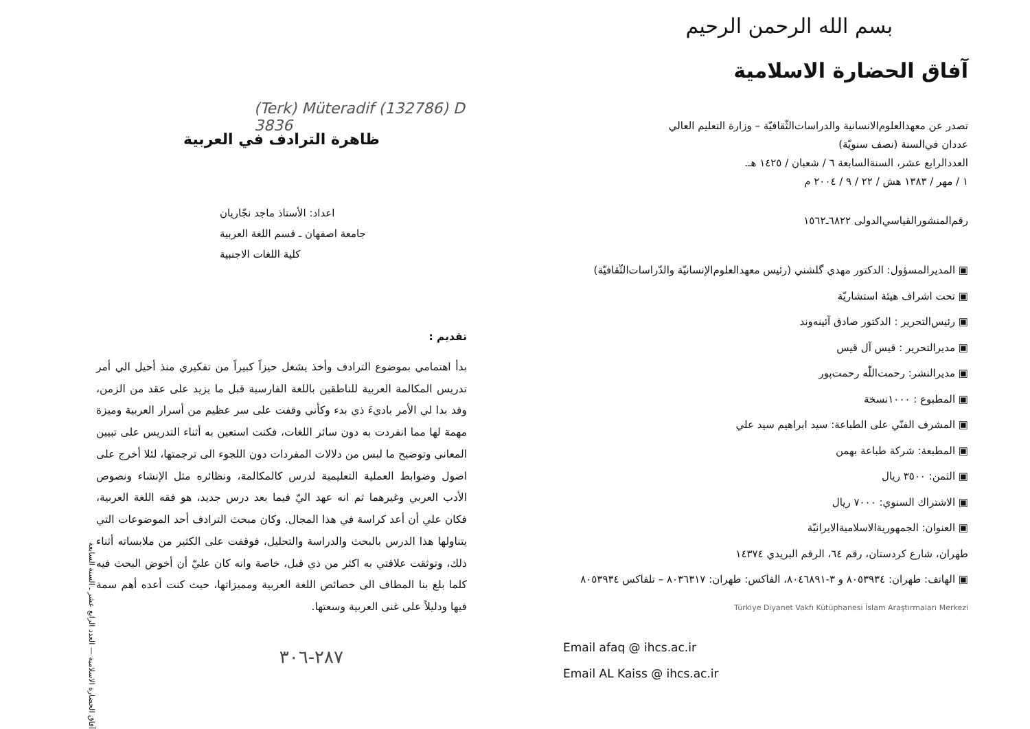بسم الله الرحمن الرحيم
آفاق الحضارة الاسلامية
تصدر عن معهدالعلوم‌الانسانية والدراسات‌الثّقافيّة – وزارة التعليم العالي
عددان في‌السنة (نصف سنويّة)
العددالرابع عشر، السنةالسابعة ٦ / شعبان / ١٤٢٥ هـ.
١ / مهر / ١٣٨٣ هش / ٢٢ / ٩ / ٢٠٠٤ م
رقم‌المنشورالقياسي‌الدولى ٦٨٢٢ـ١٥٦٢
▣ المديرالمسؤول: الدكتور مهدي گلشني (رئيس معهدالعلوم‌الإنسانيّة والدّراسات‌الثّقافيّة)
▣ تحت اشراف هيئة استشاريّة
▣ رئيس‌التحرير : الدكتور صادق آئينه‌وند
▣ مديرالتحرير : قيس آل قيس
▣ مديرالنشر: رحمت‌اللّٰه رحمت‌پور
▣ المطبوع : ١٠٠٠نسخة
▣ المشرف الفنّي على الطباعة: سيد ابراهيم سيد علي
▣ المطبعة: شركة طباعة بهمن
▣ الثمن: ٣٥٠٠ ريال
▣ الاشتراك السنوي: ٧٠٠٠ ريال
▣ العنوان: الجمهوريةالاسلاميةالايرانيّة
طهران، شارع كردستان، رقم ٦٤، الرقم البريدي ١٤٣٧٤
▣ الهاتف: طهران: ٨٠٥٣٩٣٤ و ٣-٨٠٤٦٨٩١، الفاكس: طهران: ٨٠٣٦٣١٧ – تلفاكس ٨٠٥٣٩٣٤
Türkiye Diyanet Vakfı Kütüphanesi İslam Araştırmaları Merkezi
Email afaq @ ihcs.ac.ir
Email AL Kaiss @ ihcs.ac.ir
ظاهرة الترادف في العربية
(Terk) Müteradif (132786) D 3836
اعداد: الأستاذ ماجد نجّاريان
جامعة اصفهان ـ قسم اللغة العربية
كلية اللغات الاجنبية
تقديم :
بدأ اهتمامي بموضوع الترادف وأخذ يشغل حيزاً كبيراً من تفكيري منذ أحيل الي أمر تدريس المكالمة العربية للناطقين باللغة الفارسية قبل ما يزيد على عقد من الزمن، وقد بدا لي الأمر باديءَ ذي بدء وكأني وقفت على سر عظيم من أسرار العربية وميزة مهمة لها مما انفردت به دون سائر اللغات، فكنت استعين به أثناء التدريس على تبيين المعاني وتوضيح ما لبس من دلالات المفردات دون اللجوء الى ترجمتها، لئلا أخرج على اصول وضوابط العملية التعليمية لدرس كالمكالمة، ونظائره مثل الإنشاء ونصوص الأدب العربي وغيرهما ثم انه عهد اليّ فيما بعد درس جديد، هو فقه اللغة العربية، فكان علي أن أعد كراسة في هذا المجال. وكان مبحث الترادف أحد الموضوعات التي يتناولها هذا الدرس بالبحث والدراسة والتحليل، فوقفت على الكثير من ملابساته أثناء ذلك، وتوثقت علاقتي به اكثر من ذي قبل، خاصة وانه كان عليّ أن أخوض البحث فيه كلما بلغ بنا المطاف الى خصائص اللغة العربية ومميزاتها، حيث كنت أعده أهم سمة فيها ودليلاً على غنى العربية وسعتها.
٢٨٧-٣٠٦
آفاق الحضارة الاسلامية — العدد الرابع عشر ـ السنة السابعة